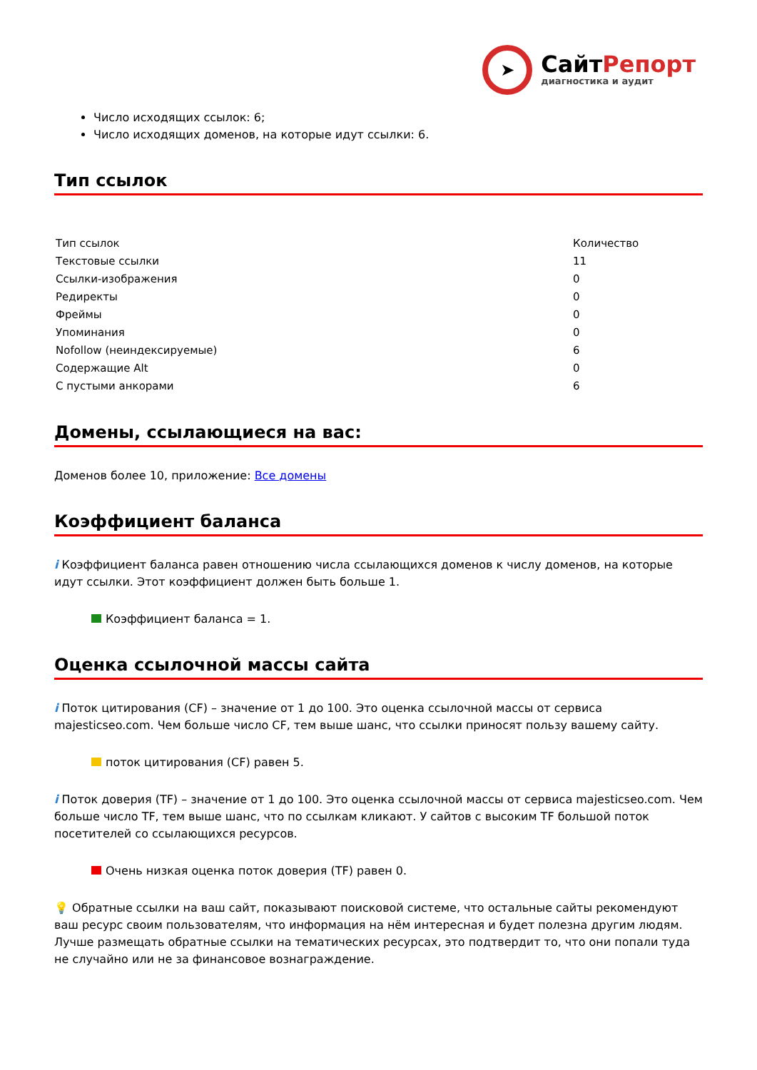➤
СайтРепорт
диагностика и аудит
Число исходящих ссылок: 6;
Число исходящих доменов, на которые идут ссылки: 6.
Тип ссылок
| Тип ссылок | Количество |
| --- | --- |
| Текстовые ссылки | 11 |
| Ссылки-изображения | 0 |
| Редиректы | 0 |
| Фреймы | 0 |
| Упоминания | 0 |
| Nofollow (неиндексируемые) | 6 |
| Содержащие Alt | 0 |
| С пустыми анкорами | 6 |
Домены, ссылающиеся на вас:
Доменов более 10, приложение: Все домены
Коэффициент баланса
i Коэффициент баланса равен отношению числа ссылающихся доменов к числу доменов, на которые идут ссылки. Этот коэффициент должен быть больше 1.
Коэффициент баланса = 1.
Оценка ссылочной массы сайта
i Поток цитирования (CF) – значение от 1 до 100. Это оценка ссылочной массы от сервиса majesticseo.com. Чем больше число CF, тем выше шанс, что ссылки приносят пользу вашему сайту.
поток цитирования (CF) равен 5.
i Поток доверия (TF) – значение от 1 до 100. Это оценка ссылочной массы от сервиса majesticseo.com. Чем больше число TF, тем выше шанс, что по ссылкам кликают. У сайтов с высоким TF большой поток посетителей со ссылающихся ресурсов.
Очень низкая оценка поток доверия (TF) равен 0.
💡 Обратные ссылки на ваш сайт, показывают поисковой системе, что остальные сайты рекомендуют ваш ресурс своим пользователям, что информация на нём интересная и будет полезна другим людям.
Лучше размещать обратные ссылки на тематических ресурсах, это подтвердит то, что они попали туда не случайно или не за финансовое вознаграждение.